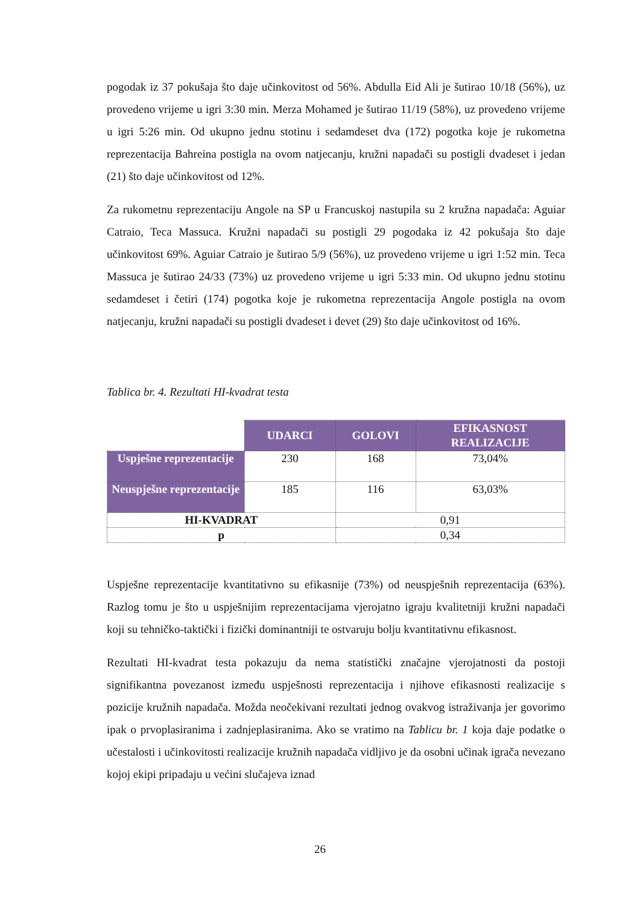pogodak iz 37 pokušaja što daje učinkovitost od 56%. Abdulla Eid Ali je šutirao 10/18 (56%), uz provedeno vrijeme u igri 3:30 min. Merza Mohamed je šutirao 11/19 (58%), uz provedeno vrijeme u igri 5:26 min. Od ukupno jednu stotinu i sedamdeset dva (172) pogotka koje je rukometna reprezentacija Bahreina postigla na ovom natjecanju, kružni napadači su postigli dvadeset i jedan (21) što daje učinkovitost od 12%.
Za rukometnu reprezentaciju Angole na SP u Francuskoj nastupila su 2 kružna napadača: Aguiar Catraio, Teca Massuca. Kružni napadači su postigli 29 pogodaka iz 42 pokušaja što daje učinkovitost 69%. Aguiar Catraio je šutirao 5/9 (56%), uz provedeno vrijeme u igri 1:52 min. Teca Massuca je šutirao 24/33 (73%) uz provedeno vrijeme u igri 5:33 min. Od ukupno jednu stotinu sedamdeset i četiri (174) pogotka koje je rukometna reprezentacija Angole postigla na ovom natjecanju, kružni napadači su postigli dvadeset i devet (29) što daje učinkovitost od 16%.
Tablica br. 4. Rezultati HI-kvadrat testa
| | UDARCI | GOLOVI | EFIKASNOST REALIZACIJE |
| Uspješne reprezentacije | 230 | 168 | 73,04% |
| Neuspješne reprezentacije | 185 | 116 | 63,03% |
| HI-KVADRAT | | 0,91 | |
| p | | 0,34 | |
Uspješne reprezentacije kvantitativno su efikasnije (73%) od neuspješnih reprezentacija (63%). Razlog tomu je što u uspješnijim reprezentacijama vjerojatno igraju kvalitetniji kružni napadači koji su tehničko-taktički i fizički dominantniji te ostvaruju bolju kvantitativnu efikasnost.
Rezultati HI-kvadrat testa pokazuju da nema statistički značajne vjerojatnosti da postoji signifikantna povezanost između uspješnosti reprezentacija i njihove efikasnosti realizacije s pozicije kružnih napadača. Možda neočekivani rezultati jednog ovakvog istraživanja jer govorimo ipak o prvoplasiranima i zadnjeplasiranima. Ako se vratimo na Tablicu br. 1 koja daje podatke o učestalosti i učinkovitosti realizacije kružnih napadača vidljivo je da osobni učinak igrača nevezano kojoj ekipi pripadaju u većini slučajeva iznad
26